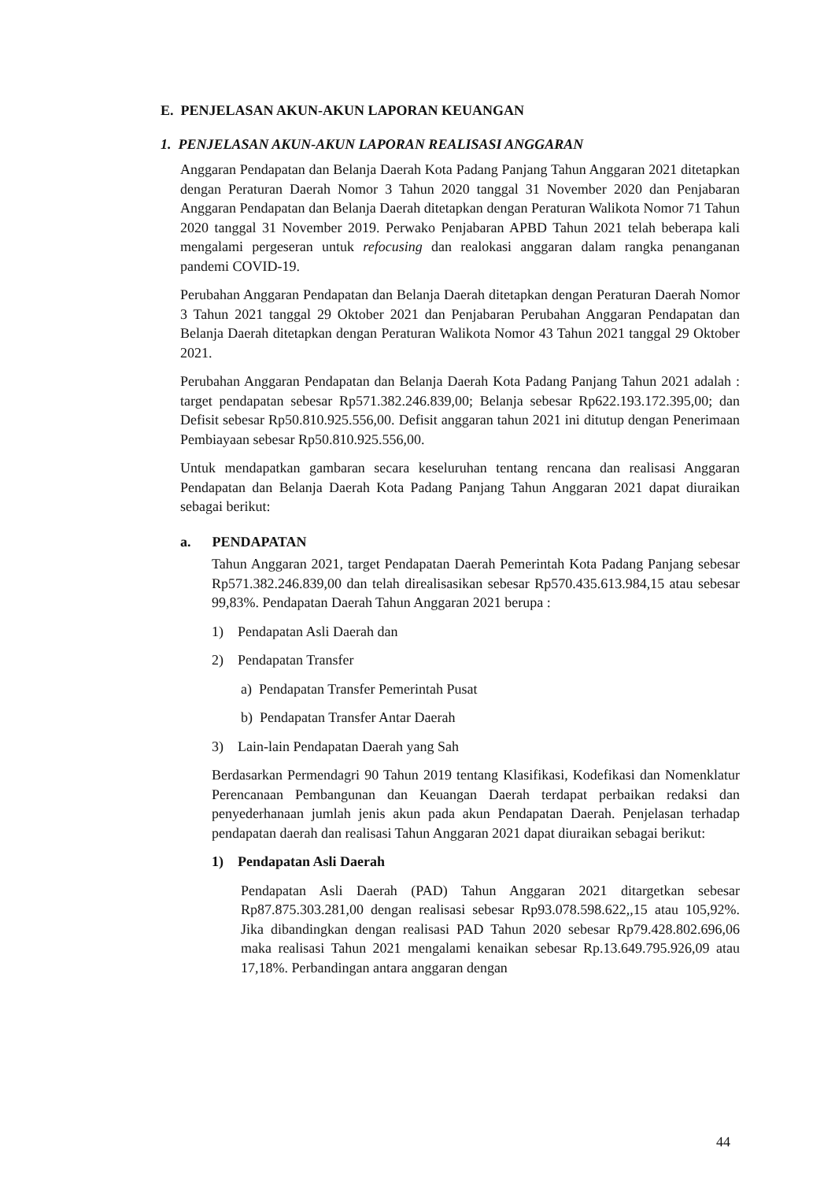E. PENJELASAN AKUN-AKUN LAPORAN KEUANGAN
1. PENJELASAN AKUN-AKUN LAPORAN REALISASI ANGGARAN
Anggaran Pendapatan dan Belanja Daerah Kota Padang Panjang Tahun Anggaran 2021 ditetapkan dengan Peraturan Daerah Nomor 3 Tahun 2020 tanggal 31 November 2020 dan Penjabaran Anggaran Pendapatan dan Belanja Daerah ditetapkan dengan Peraturan Walikota Nomor 71 Tahun 2020 tanggal 31 November 2019. Perwako Penjabaran APBD Tahun 2021 telah beberapa kali mengalami pergeseran untuk refocusing dan realokasi anggaran dalam rangka penanganan pandemi COVID-19.
Perubahan Anggaran Pendapatan dan Belanja Daerah ditetapkan dengan Peraturan Daerah Nomor 3 Tahun 2021 tanggal 29 Oktober 2021 dan Penjabaran Perubahan Anggaran Pendapatan dan Belanja Daerah ditetapkan dengan Peraturan Walikota Nomor 43 Tahun 2021 tanggal 29 Oktober 2021.
Perubahan Anggaran Pendapatan dan Belanja Daerah Kota Padang Panjang Tahun 2021 adalah : target pendapatan sebesar Rp571.382.246.839,00; Belanja sebesar Rp622.193.172.395,00; dan Defisit sebesar Rp50.810.925.556,00. Defisit anggaran tahun 2021 ini ditutup dengan Penerimaan Pembiayaan sebesar Rp50.810.925.556,00.
Untuk mendapatkan gambaran secara keseluruhan tentang rencana dan realisasi Anggaran Pendapatan dan Belanja Daerah Kota Padang Panjang Tahun Anggaran 2021 dapat diuraikan sebagai berikut:
a. PENDAPATAN
Tahun Anggaran 2021, target Pendapatan Daerah Pemerintah Kota Padang Panjang sebesar Rp571.382.246.839,00 dan telah direalisasikan sebesar Rp570.435.613.984,15 atau sebesar 99,83%. Pendapatan Daerah Tahun Anggaran 2021 berupa :
1) Pendapatan Asli Daerah dan
2) Pendapatan Transfer
a) Pendapatan Transfer Pemerintah Pusat
b) Pendapatan Transfer Antar Daerah
3) Lain-lain Pendapatan Daerah yang Sah
Berdasarkan Permendagri 90 Tahun 2019 tentang Klasifikasi, Kodefikasi dan Nomenklatur Perencanaan Pembangunan dan Keuangan Daerah terdapat perbaikan redaksi dan penyederhanaan jumlah jenis akun pada akun Pendapatan Daerah. Penjelasan terhadap pendapatan daerah dan realisasi Tahun Anggaran 2021 dapat diuraikan sebagai berikut:
1) Pendapatan Asli Daerah
Pendapatan Asli Daerah (PAD) Tahun Anggaran 2021 ditargetkan sebesar Rp87.875.303.281,00 dengan realisasi sebesar Rp93.078.598.622,,15 atau 105,92%. Jika dibandingkan dengan realisasi PAD Tahun 2020 sebesar Rp79.428.802.696,06 maka realisasi Tahun 2021 mengalami kenaikan sebesar Rp.13.649.795.926,09 atau 17,18%. Perbandingan antara anggaran dengan
44